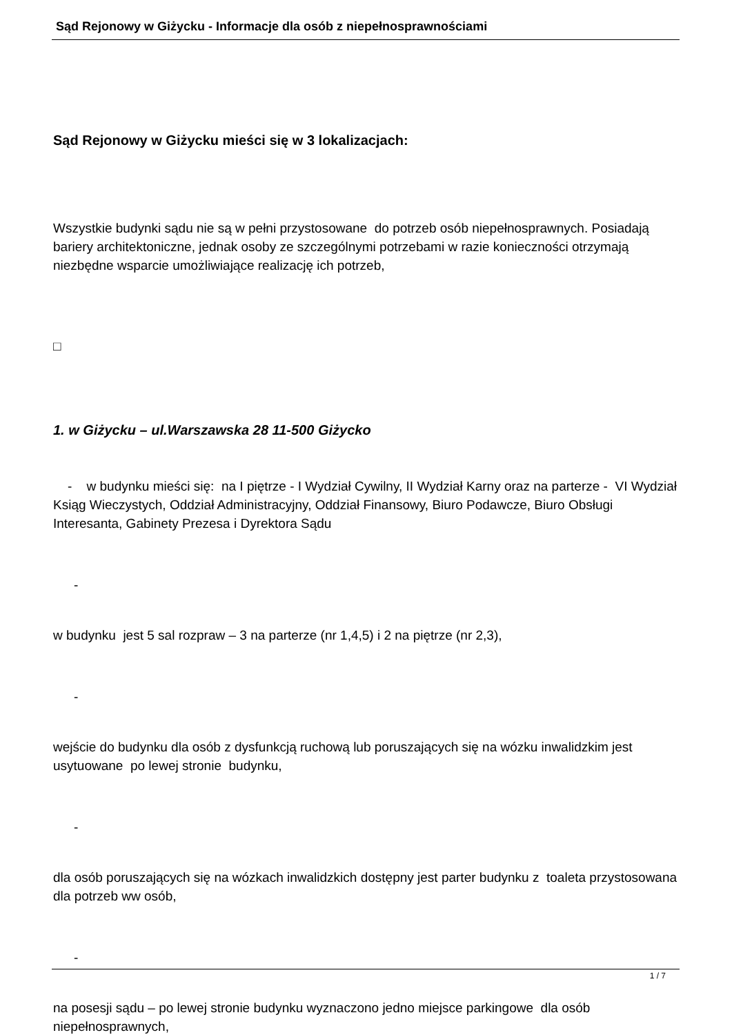Sąd Rejonowy w Giżycku - Informacje dla osób z niepełnosprawnościami
Sąd Rejonowy w Giżycku mieści się w 3 lokalizacjach:
Wszystkie budynki sądu nie są w pełni przystosowane do potrzeb osób niepełnosprawnych. Posiadają bariery architektoniczne, jednak osoby ze szczególnymi potrzebami w razie konieczności otrzymają niezbędne wsparcie umożliwiające realizację ich potrzeb,
□
1. w Giżycku – ul.Warszawska 28 11-500 Giżycko
- w budynku mieści się: na I piętrze - I Wydział Cywilny, II Wydział Karny oraz na parterze - VI Wydział Ksiąg Wieczystych, Oddział Administracyjny, Oddział Finansowy, Biuro Podawcze, Biuro Obsługi Interesanta, Gabinety Prezesa i Dyrektora Sądu
-
w budynku jest 5 sal rozpraw – 3 na parterze (nr 1,4,5) i 2 na piętrze (nr 2,3),
-
wejście do budynku dla osób z dysfunkcją ruchową lub poruszających się na wózku inwalidzkim jest usytuowane po lewej stronie budynku,
-
dla osób poruszających się na wózkach inwalidzkich dostępny jest parter budynku z toaleta przystosowana dla potrzeb ww osób,
-
na posesji sądu – po lewej stronie budynku wyznaczono jedno miejsce parkingowe dla osób niepełnosprawnych,
1 / 7